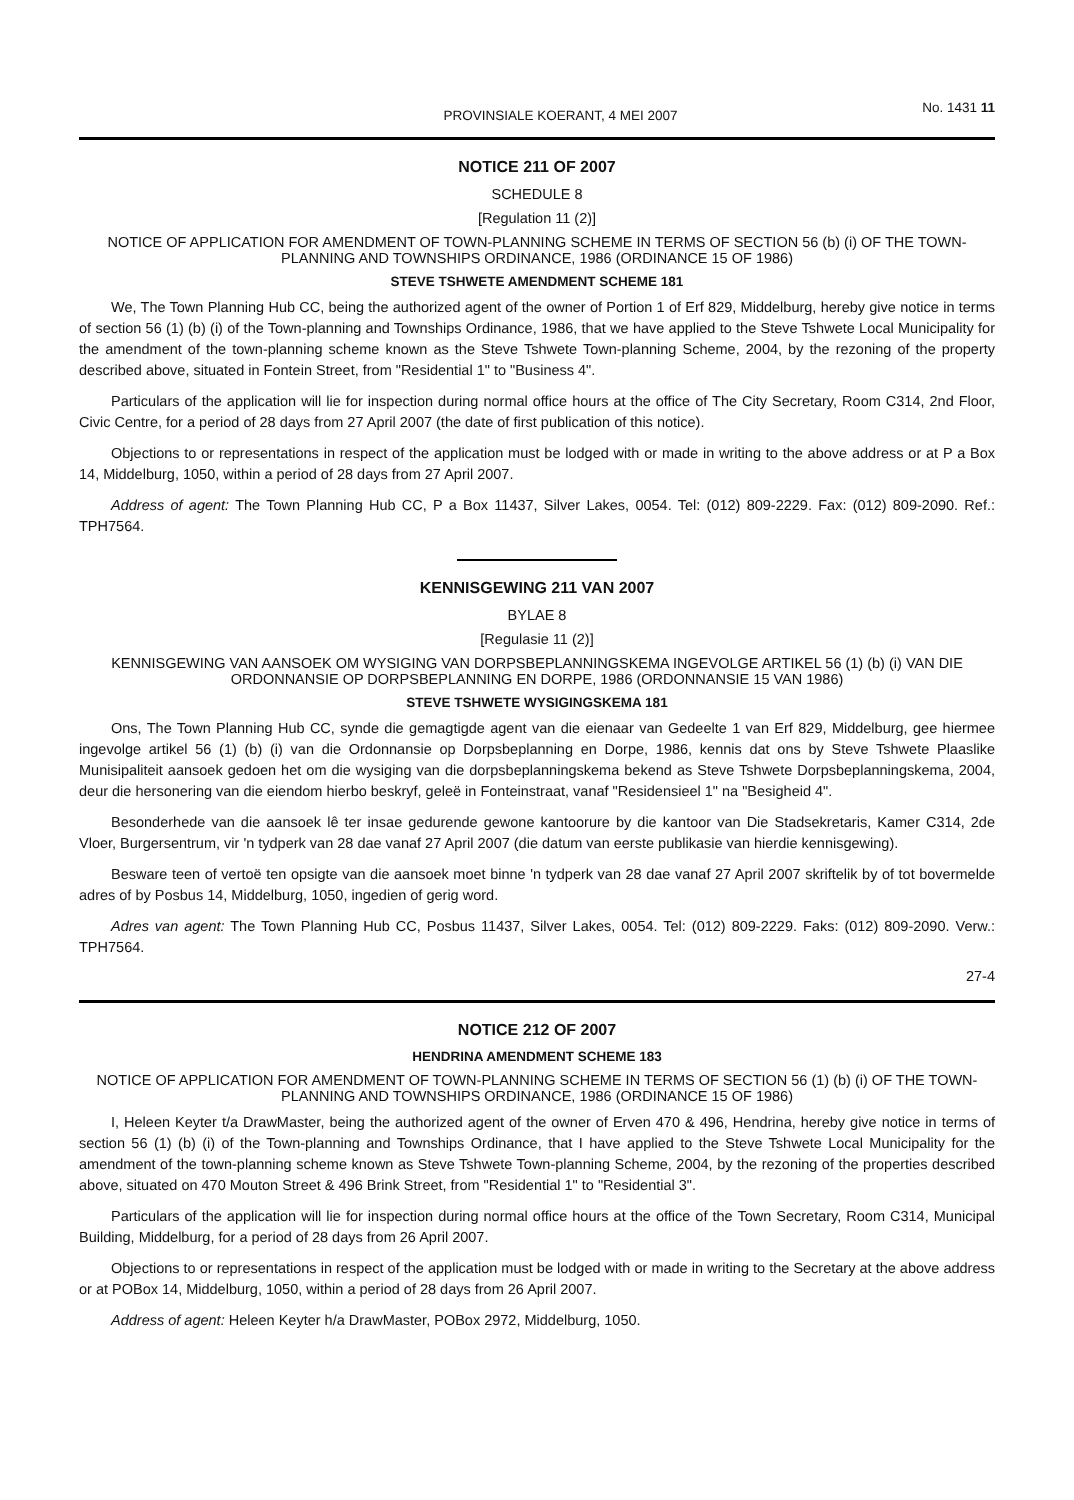PROVINSIALE KOERANT, 4 MEI 2007 No. 1431 11
NOTICE 211 OF 2007
SCHEDULE 8
[Regulation 11 (2)]
NOTICE OF APPLICATION FOR AMENDMENT OF TOWN-PLANNING SCHEME IN TERMS OF SECTION 56 (b) (i) OF THE TOWN-PLANNING AND TOWNSHIPS ORDINANCE, 1986 (ORDINANCE 15 OF 1986)
STEVE TSHWETE AMENDMENT SCHEME 181
We, The Town Planning Hub CC, being the authorized agent of the owner of Portion 1 of Erf 829, Middelburg, hereby give notice in terms of section 56 (1) (b) (i) of the Town-planning and Townships Ordinance, 1986, that we have applied to the Steve Tshwete Local Municipality for the amendment of the town-planning scheme known as the Steve Tshwete Town-planning Scheme, 2004, by the rezoning of the property described above, situated in Fontein Street, from "Residential 1" to "Business 4".
Particulars of the application will lie for inspection during normal office hours at the office of The City Secretary, Room C314, 2nd Floor, Civic Centre, for a period of 28 days from 27 April 2007 (the date of first publication of this notice).
Objections to or representations in respect of the application must be lodged with or made in writing to the above address or at P a Box 14, Middelburg, 1050, within a period of 28 days from 27 April 2007.
Address of agent: The Town Planning Hub CC, P a Box 11437, Silver Lakes, 0054. Tel: (012) 809-2229. Fax: (012) 809-2090. Ref.: TPH7564.
KENNISGEWING 211 VAN 2007
BYLAE 8
[Regulasie 11 (2)]
KENNISGEWING VAN AANSOEK OM WYSIGING VAN DORPSBEPLANNINGSKEMA INGEVOLGE ARTIKEL 56 (1) (b) (i) VAN DIE ORDONNANSIE OP DORPSBEPLANNING EN DORPE, 1986 (ORDONNANSIE 15 VAN 1986)
STEVE TSHWETE WYSIGINGSKEMA 181
Ons, The Town Planning Hub CC, synde die gemagtigde agent van die eienaar van Gedeelte 1 van Erf 829, Middelburg, gee hiermee ingevolge artikel 56 (1) (b) (i) van die Ordonnansie op Dorpsbeplanning en Dorpe, 1986, kennis dat ons by Steve Tshwete Plaaslike Munisipaliteit aansoek gedoen het om die wysiging van die dorpsbeplanningskema bekend as Steve Tshwete Dorpsbeplanningskema, 2004, deur die hersonering van die eiendom hierbo beskryf, geleë in Fonteinstraat, vanaf "Residensieel 1" na "Besigheid 4".
Besonderhede van die aansoek lê ter insae gedurende gewone kantoorure by die kantoor van Die Stadsekretaris, Kamer C314, 2de Vloer, Burgersentrum, vir 'n tydperk van 28 dae vanaf 27 April 2007 (die datum van eerste publikasie van hierdie kennisgewing).
Besware teen of vertoë ten opsigte van die aansoek moet binne 'n tydperk van 28 dae vanaf 27 April 2007 skriftelik by of tot bovermelde adres of by Posbus 14, Middelburg, 1050, ingedien of gerig word.
Adres van agent: The Town Planning Hub CC, Posbus 11437, Silver Lakes, 0054. Tel: (012) 809-2229. Faks: (012) 809-2090. Verw.: TPH7564.
27-4
NOTICE 212 OF 2007
HENDRINA AMENDMENT SCHEME 183
NOTICE OF APPLICATION FOR AMENDMENT OF TOWN-PLANNING SCHEME IN TERMS OF SECTION 56 (1) (b) (i) OF THE TOWN-PLANNING AND TOWNSHIPS ORDINANCE, 1986 (ORDINANCE 15 OF 1986)
I, Heleen Keyter t/a DrawMaster, being the authorized agent of the owner of Erven 470 & 496, Hendrina, hereby give notice in terms of section 56 (1) (b) (i) of the Town-planning and Townships Ordinance, that I have applied to the Steve Tshwete Local Municipality for the amendment of the town-planning scheme known as Steve Tshwete Town-planning Scheme, 2004, by the rezoning of the properties described above, situated on 470 Mouton Street & 496 Brink Street, from "Residential 1" to "Residential 3".
Particulars of the application will lie for inspection during normal office hours at the office of the Town Secretary, Room C314, Municipal Building, Middelburg, for a period of 28 days from 26 April 2007.
Objections to or representations in respect of the application must be lodged with or made in writing to the Secretary at the above address or at POBox 14, Middelburg, 1050, within a period of 28 days from 26 April 2007.
Address of agent: Heleen Keyter h/a DrawMaster, POBox 2972, Middelburg, 1050.